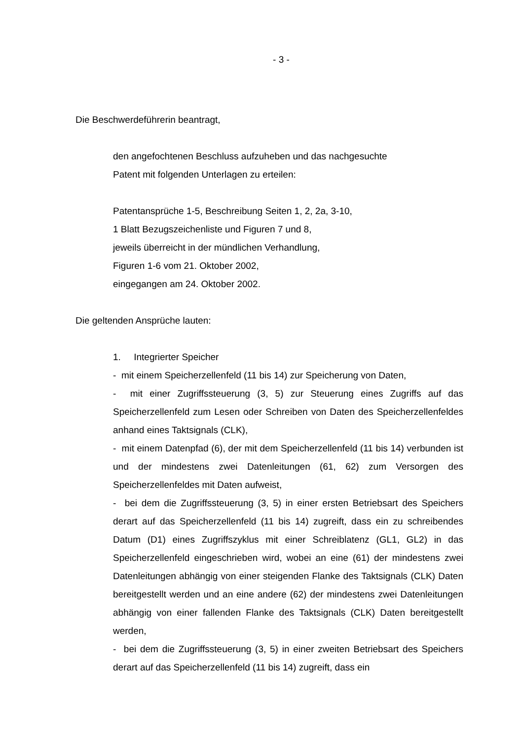- 3 -
Die Beschwerdeführerin beantragt,
den angefochtenen Beschluss aufzuheben und das nachgesuchte
Patent mit folgenden Unterlagen zu erteilen:
Patentansprüche 1-5, Beschreibung Seiten 1, 2, 2a, 3-10,
1 Blatt Bezugszeichenliste und Figuren 7 und 8,
jeweils überreicht in der mündlichen Verhandlung,
Figuren 1-6 vom 21. Oktober 2002,
eingegangen am 24. Oktober 2002.
Die geltenden Ansprüche lauten:
1. Integrierter Speicher
- mit einem Speicherzellenfeld (11 bis 14) zur Speicherung von Daten,
- mit einer Zugriffssteuerung (3, 5) zur Steuerung eines Zugriffs auf das Speicherzellenfeld zum Lesen oder Schreiben von Daten des Speicherzellenfeldes anhand eines Taktsignals (CLK),
- mit einem Datenpfad (6), der mit dem Speicherzellenfeld (11 bis 14) verbunden ist und der mindestens zwei Datenleitungen (61, 62) zum Versorgen des Speicherzellenfeldes mit Daten aufweist,
- bei dem die Zugriffssteuerung (3, 5) in einer ersten Betriebsart des Speichers derart auf das Speicherzellenfeld (11 bis 14) zugreift, dass ein zu schreibendes Datum (D1) eines Zugriffszyklus mit einer Schreiblatenz (GL1, GL2) in das Speicherzellenfeld eingeschrieben wird, wobei an eine (61) der mindestens zwei Datenleitungen abhängig von einer steigenden Flanke des Taktsignals (CLK) Daten bereitgestellt werden und an eine andere (62) der mindestens zwei Datenleitungen abhängig von einer fallenden Flanke des Taktsignals (CLK) Daten bereitgestellt werden,
- bei dem die Zugriffssteuerung (3, 5) in einer zweiten Betriebsart des Speichers derart auf das Speicherzellenfeld (11 bis 14) zugreift, dass ein